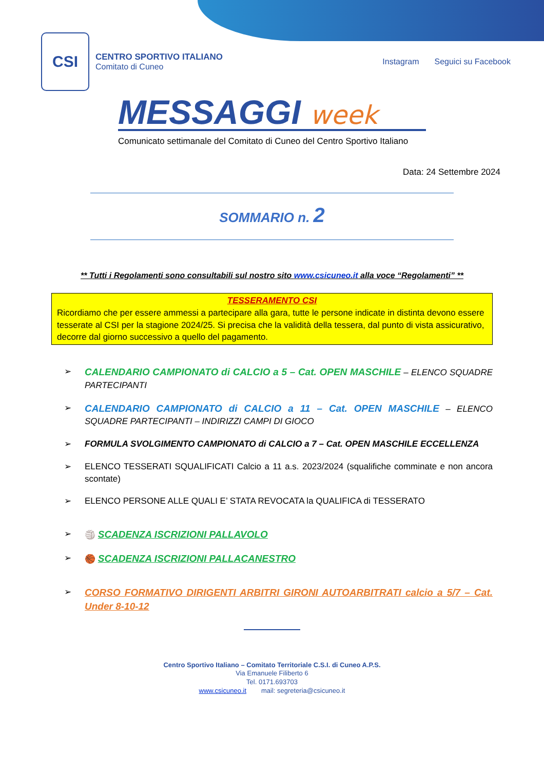CSI
CENTRO SPORTIVO ITALIANO
Comitato di Cuneo
Instagram Seguici su Facebook
MESSAGGI week
Comunicato settimanale del Comitato di Cuneo del Centro Sportivo Italiano
Data: 24 Settembre 2024
SOMMARIO n. 2
** Tutti i Regolamenti sono consultabili sul nostro sito www.csicuneo.it alla voce “Regolamenti” **
TESSERAMENTO CSI
Ricordiamo che per essere ammessi a partecipare alla gara, tutte le persone indicate in distinta devono essere tesserate al CSI per la stagione 2024/25. Si precisa che la validità della tessera, dal punto di vista assicurativo, decorre dal giorno successivo a quello del pagamento.
➢ CALENDARIO CAMPIONATO di CALCIO a 5 – Cat. OPEN MASCHILE – ELENCO SQUADRE PARTECIPANTI
➢ CALENDARIO CAMPIONATO di CALCIO a 11 – Cat. OPEN MASCHILE – ELENCO SQUADRE PARTECIPANTI – INDIRIZZI CAMPI DI GIOCO
➢ FORMULA SVOLGIMENTO CAMPIONATO di CALCIO a 7 – Cat. OPEN MASCHILE ECCELLENZA
➢ ELENCO TESSERATI SQUALIFICATI Calcio a 11 a.s. 2023/2024 (squalifiche comminate e non ancora scontate)
➢ ELENCO PERSONE ALLE QUALI E’ STATA REVOCATA la QUALIFICA di TESSERATO
➢ 🏐 SCADENZA ISCRIZIONI PALLAVOLO
➢ 🏀 SCADENZA ISCRIZIONI PALLACANESTRO
➢ CORSO FORMATIVO DIRIGENTI ARBITRI GIRONI AUTOARBITRATI calcio a 5/7 – Cat. Under 8-10-12
Centro Sportivo Italiano – Comitato Territoriale C.S.I. di Cuneo A.P.S.
Via Emanuele Filiberto 6
Tel. 0171.693703
www.csicuneo.it mail: segreteria@csicuneo.it